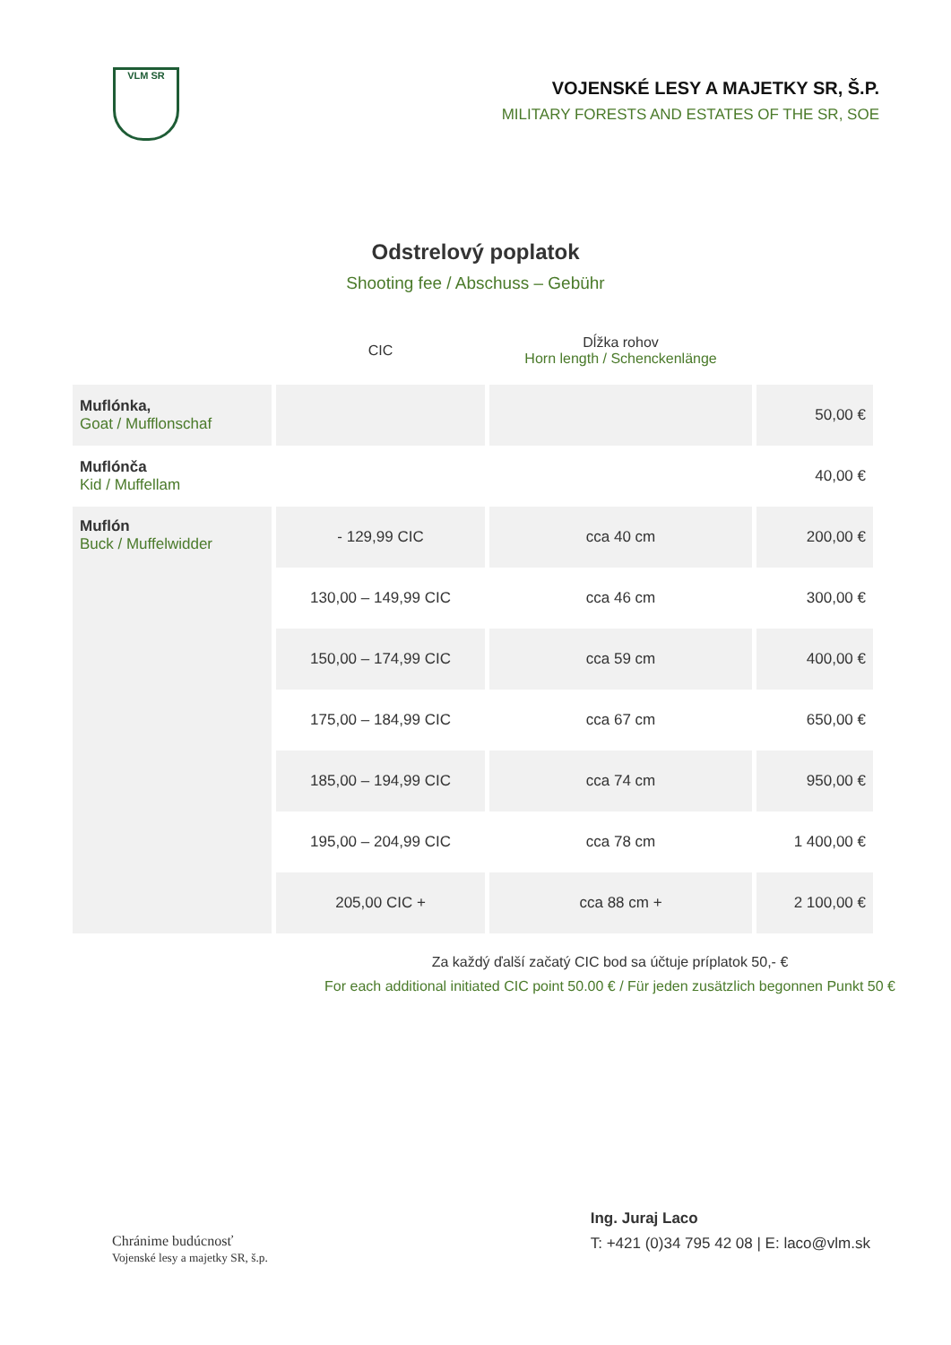VLM SR
VOJENSKÉ LESY A MAJETKY SR, Š.P.
MILITARY FORESTS AND ESTATES OF THE SR, SOE
Odstrelový poplatok
Shooting fee / Abschuss – Gebühr
| | CIC | Dĺžka rohov Horn length / Schenckenlänge | |
| --- | --- | --- | --- |
| Muflónka, Goat / Mufflonschaf | | | 50,00 € |
| Muflónča Kid / Muffellam | | | 40,00 € |
| Muflón Buck / Muffelwidder | - 129,99 CIC | cca 40 cm | 200,00 € |
| | 130,00 – 149,99 CIC | cca 46 cm | 300,00 € |
| | 150,00 – 174,99 CIC | cca 59 cm | 400,00 € |
| | 175,00 – 184,99 CIC | cca 67 cm | 650,00 € |
| | 185,00 – 194,99 CIC | cca 74 cm | 950,00 € |
| | 195,00 – 204,99 CIC | cca 78 cm | 1 400,00 € |
| | 205,00 CIC + | cca 88 cm + | 2 100,00 € |
Za každý ďalší začatý CIC bod sa účtuje príplatok 50,- €
For each additional initiated CIC point 50.00 € / Für jeden zusätzlich begonnen Punkt 50 €
Chránime budúcnosť
Vojenské lesy a majetky SR, š.p.
Ing. Juraj Laco
T: +421 (0)34 795 42 08 | E: laco@vlm.sk